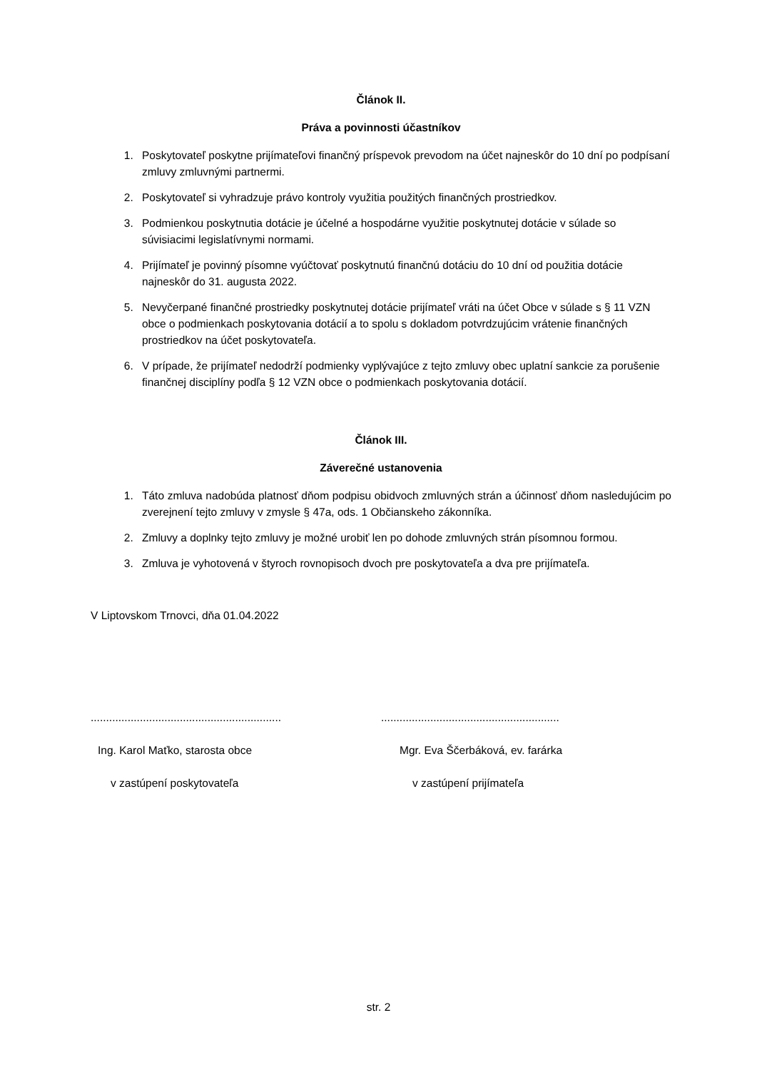Článok II.
Práva a povinnosti účastníkov
1. Poskytovateľ poskytne prijímateľovi finančný príspevok prevodom na účet najneskôr do 10 dní po podpísaní zmluvy zmluvnými partnermi.
2. Poskytovateľ si vyhradzuje právo kontroly využitia použitých finančných prostriedkov.
3. Podmienkou poskytnutia dotácie je účelné a hospodárne využitie poskytnutej dotácie v súlade so súvisiacimi legislatívnymi normami.
4. Prijímateľ je povinný písomne vyúčtovať poskytnutú finančnú dotáciu do 10 dní od použitia dotácie najneskôr do 31. augusta 2022.
5. Nevyčerpané finančné prostriedky poskytnutej dotácie prijímateľ vráti na účet Obce v súlade s § 11 VZN obce o podmienkach poskytovania dotácií a to spolu s dokladom potvrdzujúcim vrátenie finančných prostriedkov na účet poskytovateľa.
6. V prípade, že prijímateľ nedodrží podmienky vyplývajúce z tejto zmluvy obec uplatní sankcie za porušenie finančnej disciplíny podľa § 12 VZN obce o podmienkach poskytovania dotácií.
Článok III.
Záverečné ustanovenia
1. Táto zmluva nadobúda platnosť dňom podpisu obidvoch zmluvných strán a účinnosť dňom nasledujúcim po zverejnení tejto zmluvy v zmysle § 47a, ods. 1 Občianskeho zákonníka.
2. Zmluvy a doplnky tejto zmluvy je možné urobiť len po dohode zmluvných strán písomnou formou.
3. Zmluva je vyhotovená v štyroch rovnopisoch dvoch pre poskytovateľa a dva pre prijímateľa.
V Liptovskom Trnovci, dňa 01.04.2022
..............................................................
Ing. Karol Maťko, starosta obce
v zastúpení poskytovateľa
..........................................................
Mgr. Eva Ščerbáková, ev. farárka
v zastúpení prijímateľa
str. 2